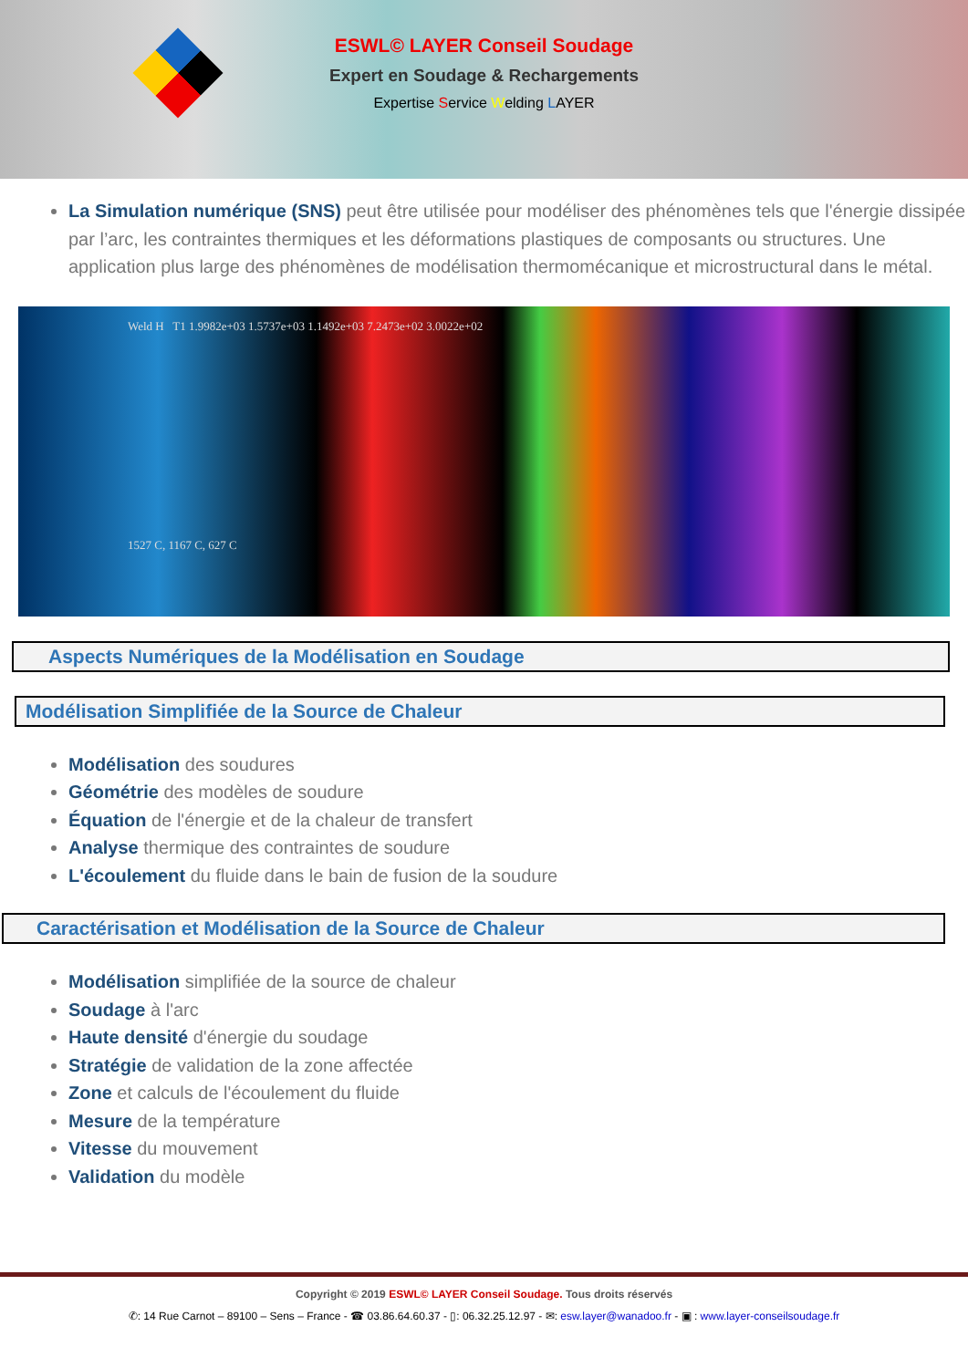ESWL© LAYER Conseil Soudage
Expert en Soudage & Rechargements
Expertise Service Welding LAYER
La Simulation numérique (SNS) peut être utilisée pour modéliser des phénomènes tels que l'énergie dissipée par l’arc, les contraintes thermiques et les déformations plastiques de composants ou structures. Une application plus large des phénomènes de modélisation thermomécanique et microstructural dans le métal.
Weld H T1 1.9982e+03 1.5737e+03 1.1492e+03 7.2473e+02 3.0022e+02
1527 C, 1167 C, 627 C
Aspects Numériques de la Modélisation en Soudage
Modélisation Simplifiée de la Source de Chaleur
Modélisation des soudures
Géométrie des modèles de soudure
Équation de l'énergie et de la chaleur de transfert
Analyse thermique des contraintes de soudure
L'écoulement du fluide dans le bain de fusion de la soudure
Caractérisation et Modélisation de la Source de Chaleur
Modélisation simplifiée de la source de chaleur
Soudage à l'arc
Haute densité d'énergie du soudage
Stratégie de validation de la zone affectée
Zone et calculs de l'écoulement du fluide
Mesure de la température
Vitesse du mouvement
Validation du modèle
Copyright © 2019 ESWL© LAYER Conseil Soudage. Tous droits réservés
✆: 14 Rue Carnot – 89100 – Sens – France - ☎ 03.86.64.60.37 - ▯: 06.32.25.12.97 - ✉: esw.layer@wanadoo.fr - ▣ : www.layer-conseilsoudage.fr